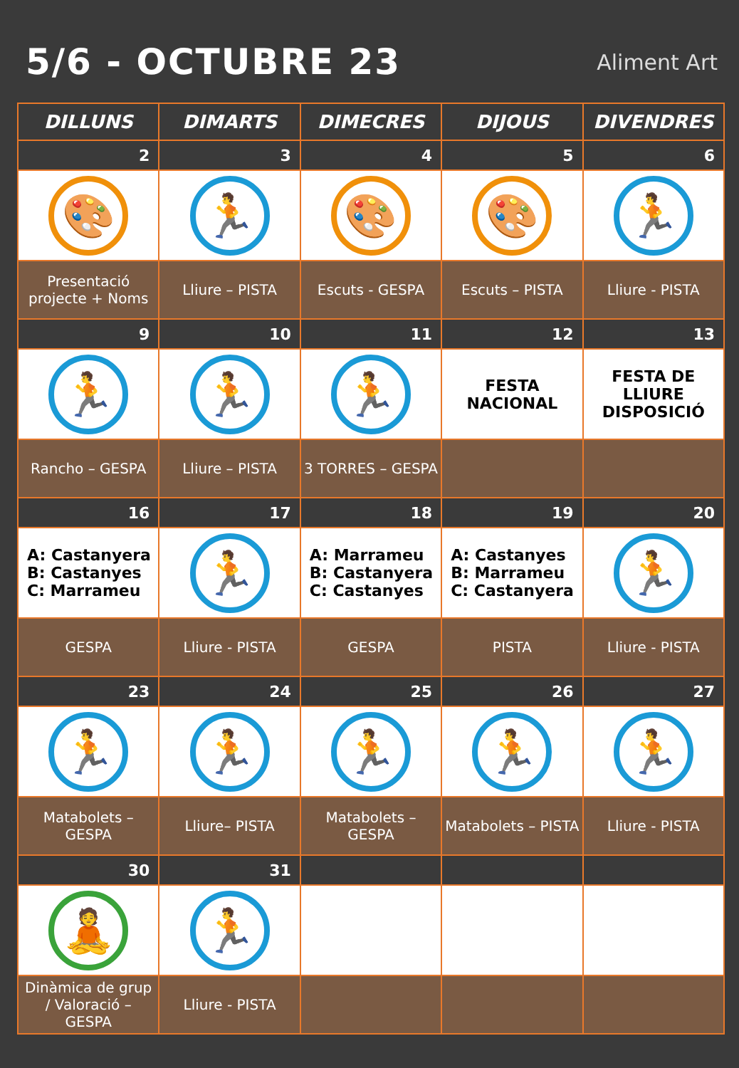5/6 - OCTUBRE 23
Aliment Art
| DILLUNS | DIMARTS | DIMECRES | DIJOUS | DIVENDRES |
| --- | --- | --- | --- | --- |
| 2 | 3 | 4 | 5 | 6 |
| 🎨 | 🏃 | 🎨 | 🎨 | 🏃 |
| Presentació projecte + Noms | Lliure – PISTA | Escuts - GESPA | Escuts – PISTA | Lliure - PISTA |
| 9 | 10 | 11 | 12 | 13 |
| 🏃 | 🏃 | 🏃 | FESTA NACIONAL | FESTA DE LLIURE DISPOSICIÓ |
| Rancho – GESPA | Lliure – PISTA | 3 TORRES – GESPA | | |
| 16 | 17 | 18 | 19 | 20 |
| A: Castanyera B: Castanyes C: Marrameu | 🏃 | A: Marrameu B: Castanyera C: Castanyes | A: Castanyes B: Marrameu C: Castanyera | 🏃 |
| GESPA | Lliure - PISTA | GESPA | PISTA | Lliure - PISTA |
| 23 | 24 | 25 | 26 | 27 |
| 🏃 | 🏃 | 🏃 | 🏃 | 🏃 |
| Matabolets – GESPA | Lliure– PISTA | Matabolets – GESPA | Matabolets – PISTA | Lliure - PISTA |
| 30 | 31 | | | |
| 🧘 | 🏃 | | | |
| Dinàmica de grup / Valoració – GESPA | Lliure - PISTA | | | |